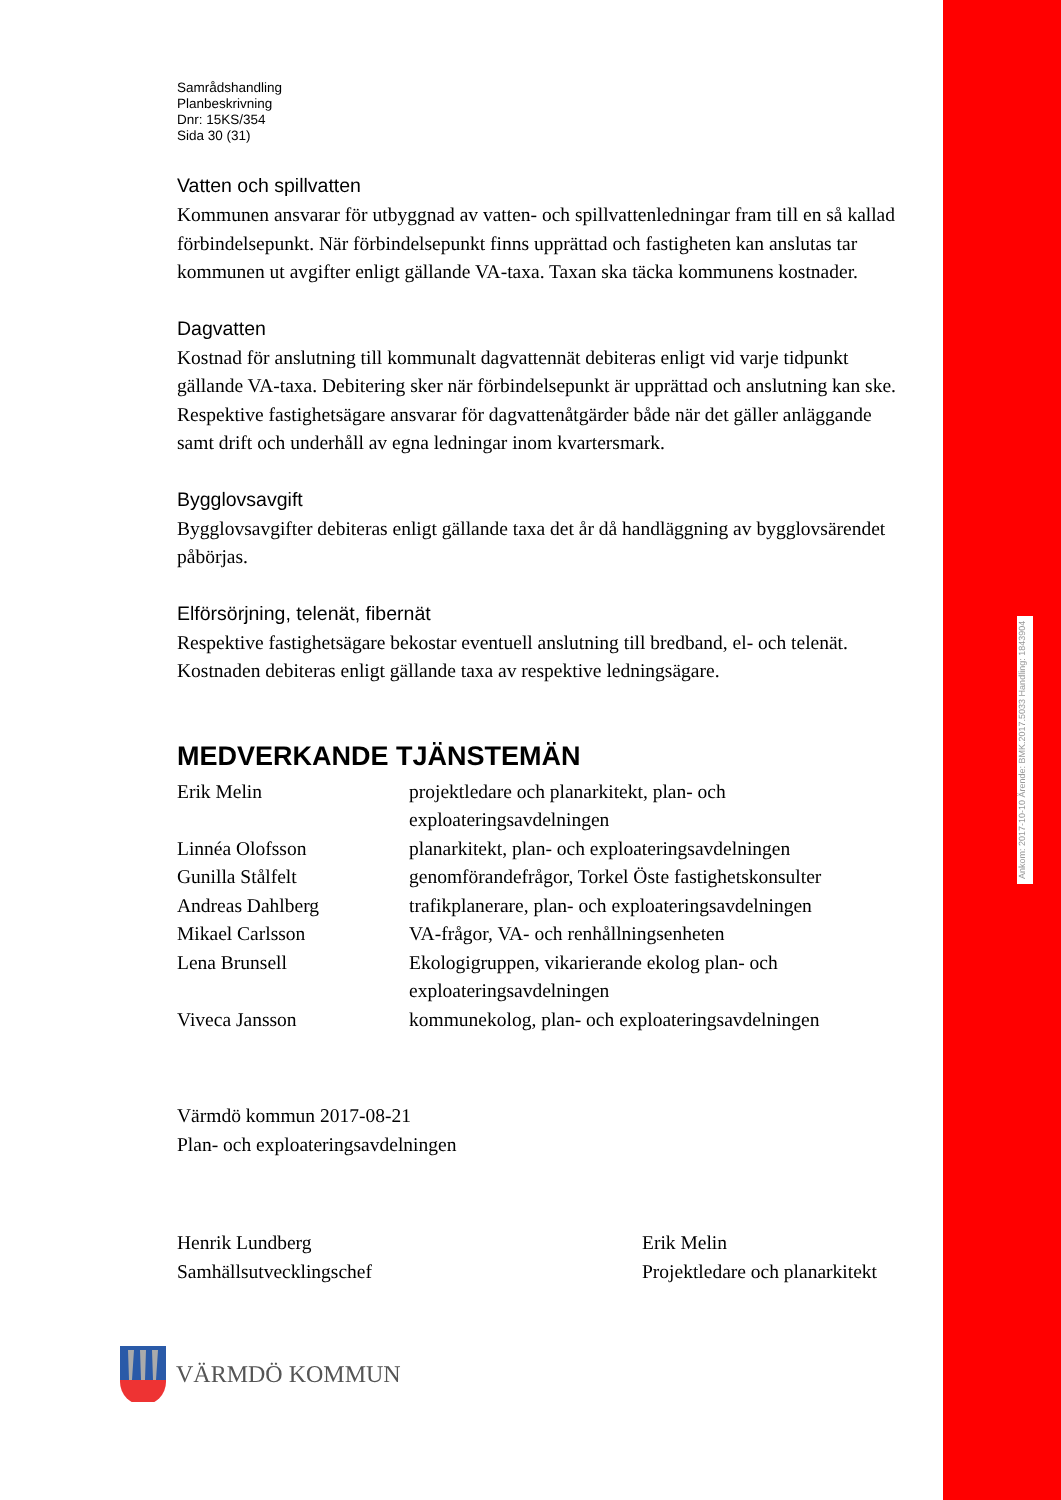Ankom: 2017-10-10 Ärende: BMK.2017.5033 Handling: 1843904
Samrådshandling
Planbeskrivning
Dnr: 15KS/354
Sida 30 (31)
Vatten och spillvatten
Kommunen ansvarar för utbyggnad av vatten- och spillvattenledningar fram till en så kallad förbindelsepunkt. När förbindelsepunkt finns upprättad och fastigheten kan anslutas tar kommunen ut avgifter enligt gällande VA-taxa. Taxan ska täcka kommunens kostnader.
Dagvatten
Kostnad för anslutning till kommunalt dagvattennät debiteras enligt vid varje tidpunkt gällande VA-taxa. Debitering sker när förbindelsepunkt är upprättad och anslutning kan ske. Respektive fastighetsägare ansvarar för dagvattenåtgärder både när det gäller anläggande samt drift och underhåll av egna ledningar inom kvartersmark.
Bygglovsavgift
Bygglovsavgifter debiteras enligt gällande taxa det år då handläggning av bygglovsärendet påbörjas.
Elförsörjning, telenät, fibernät
Respektive fastighetsägare bekostar eventuell anslutning till bredband, el- och telenät. Kostnaden debiteras enligt gällande taxa av respektive ledningsägare.
MEDVERKANDE TJÄNSTEMÄN
| Erik Melin | projektledare och planarkitekt, plan- och exploateringsavdelningen |
| Linnéa Olofsson | planarkitekt, plan- och exploateringsavdelningen |
| Gunilla Stålfelt | genomförandefrågor, Torkel Öste fastighetskonsulter |
| Andreas Dahlberg | trafikplanerare, plan- och exploateringsavdelningen |
| Mikael Carlsson | VA-frågor, VA- och renhållningsenheten |
| Lena Brunsell | Ekologigruppen, vikarierande ekolog plan- och exploateringsavdelningen |
| Viveca Jansson | kommunekolog, plan- och exploateringsavdelningen |
Värmdö kommun 2017-08-21
Plan- och exploateringsavdelningen
Henrik Lundberg
Samhällsutvecklingschef
Erik Melin
Projektledare och planarkitekt
VÄRMDÖ KOMMUN